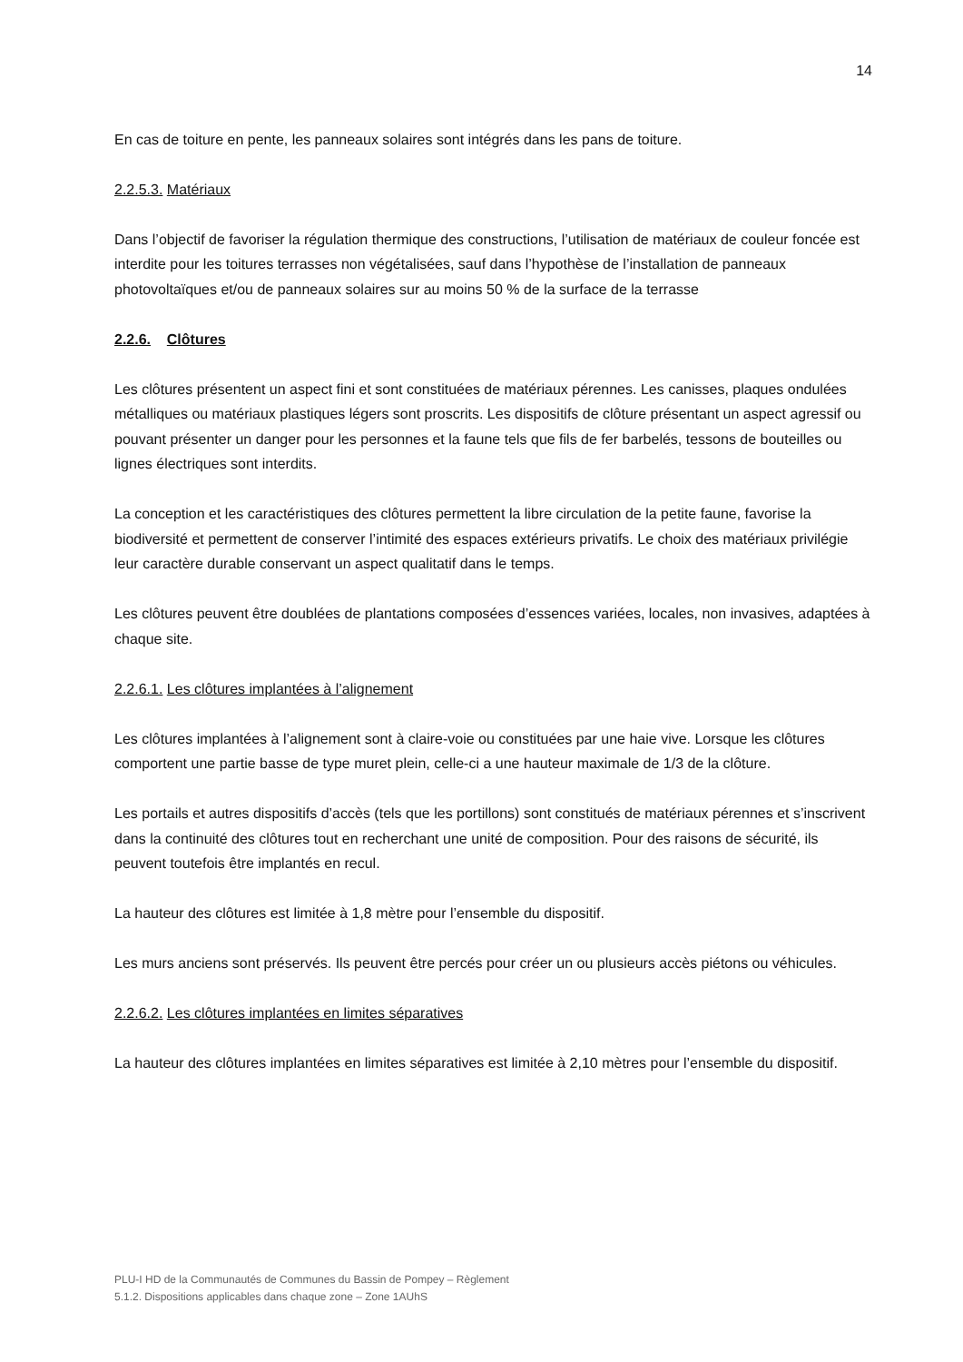14
En cas de toiture en pente, les panneaux solaires sont intégrés dans les pans de toiture.
2.2.5.3. Matériaux
Dans l’objectif de favoriser la régulation thermique des constructions, l’utilisation de matériaux de couleur foncée est interdite pour les toitures terrasses non végétalisées, sauf dans l’hypothèse de l’installation de panneaux photovoltaïques et/ou de panneaux solaires sur au moins 50 % de la surface de la terrasse
2.2.6. Clôtures
Les clôtures présentent un aspect fini et sont constituées de matériaux pérennes. Les canisses, plaques ondulées métalliques ou matériaux plastiques légers sont proscrits. Les dispositifs de clôture présentant un aspect agressif ou pouvant présenter un danger pour les personnes et la faune tels que fils de fer barbelés, tessons de bouteilles ou lignes électriques sont interdits.
La conception et les caractéristiques des clôtures permettent la libre circulation de la petite faune, favorise la biodiversité et permettent de conserver l’intimité des espaces extérieurs privatifs. Le choix des matériaux privilégie leur caractère durable conservant un aspect qualitatif dans le temps.
Les clôtures peuvent être doublées de plantations composées d’essences variées, locales, non invasives, adaptées à chaque site.
2.2.6.1. Les clôtures implantées à l’alignement
Les clôtures implantées à l’alignement sont à claire-voie ou constituées par une haie vive. Lorsque les clôtures comportent une partie basse de type muret plein, celle-ci a une hauteur maximale de 1/3 de la clôture.
Les portails et autres dispositifs d’accès (tels que les portillons) sont constitués de matériaux pérennes et s’inscrivent dans la continuité des clôtures tout en recherchant une unité de composition. Pour des raisons de sécurité, ils peuvent toutefois être implantés en recul.
La hauteur des clôtures est limitée à 1,8 mètre pour l’ensemble du dispositif.
Les murs anciens sont préservés. Ils peuvent être percés pour créer un ou plusieurs accès piétons ou véhicules.
2.2.6.2. Les clôtures implantées en limites séparatives
La hauteur des clôtures implantées en limites séparatives est limitée à 2,10 mètres pour l’ensemble du dispositif.
PLU-I HD de la Communautés de Communes du Bassin de Pompey – Règlement
5.1.2. Dispositions applicables dans chaque zone – Zone 1AUhS